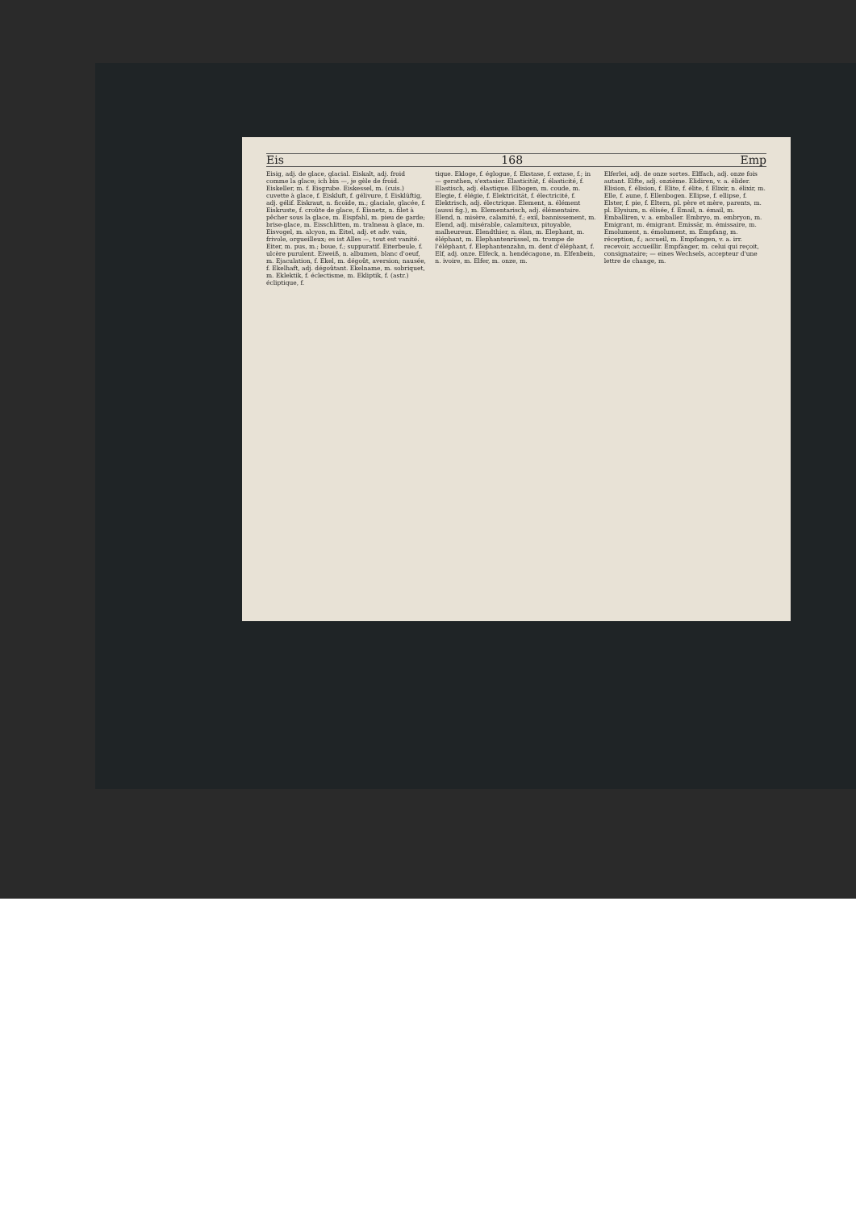Eis 168 Emp
Eisig, adj. de glace, glacial. Eiskalt, adj. froid comme la glace; ich bin —, je gèle de froid. Eiskeller, m. f. Eisgrube. Eiskessel, m. (cuis.) cuvette à glace, f. Eiskluft, f. gélivure, f. Eisklüftig, adj. gélif. Eiskraut, n. ficoïde, m.; glaciale, glacée, f. Eiskruste, f. croûte de glace, f. Eisnetz, n. filet à pêcher sous la glace, m. Eispfahl, m. pieu de garde; brise-glace, m. Eisschlitten, m. traîneau à glace, m. Eisvogel, m. alcyon, m. Eitel, adj. et adv. vain, frivole, orgueilleux; es ist Alles —, tout est vanité. Eiter, m. pus, m.; boue, f.; suppuratif. Eiterbeule, f. ulcère purulent. Eiweiß, n. albumen, blanc d'oeuf, m. Ejaculation, f. Ekel, m. dégoût, aversion; nausée, f. Ekelhaft, adj. dégoûtant. Ekelname, m. sobriquet, m. Eklektik, f. éclectisme, m. Ekliptik, f. (astr.) écliptique, f.
tique. Ekloge, f. églogue, f. Ekstase, f. extase, f.; in — gerathen, s'extasier. Elasticität, f. élasticité, f. Elastisch, adj. élastique. Elbogen, m. coude, m. Elegie, f. élégie, f. Elektricität, f. électricité, f. Elektrisch, adj. électrique. Element, n. élément (aussi fig.), m. Elementarisch, adj. élémentaire. Elend, n. misère, calamité, f.; exil, bannissement, m. Elend, adj. misérable, calamiteux, pitoyable, malheureux. Elendthier, n. élan, m. Elephant, m. éléphant, m. Elephantenrüssel, m. trompe de l'éléphant, f. Elephantenzahn, m. dent d'éléphant, f. Elf, adj. onze. Elfeck, n. hendécagone, m. Elfenbein, n. ivoire, m. Elfer, m. onze, m.
Elferlei, adj. de onze sortes. Elffach, adj. onze fois autant. Elfte, adj. onzième. Elidiren, v. a. élider. Elision, f. élision, f. Elite, f. élite, f. Elixir, n. élixir, m. Elle, f. aune, f. Ellenbogen. Ellipse, f. ellipse, f. Elster, f. pie, f. Eltern, pl. père et mère, parents, m. pl. Elysium, n. élisée, f. Email, n. émail, m. Emballiren, v. a. emballer. Embryo, m. embryon, m. Emigrant, m. émigrant. Emissär, m. émissaire, m. Emolument, n. émolument, m. Empfang, m. réception, f.; accueil, m. Empfangen, v. a. irr. recevoir, accueillir. Empfänger, m. celui qui reçoit, consignataire; — eines Wechsels, accepteur d'une lettre de change, m.